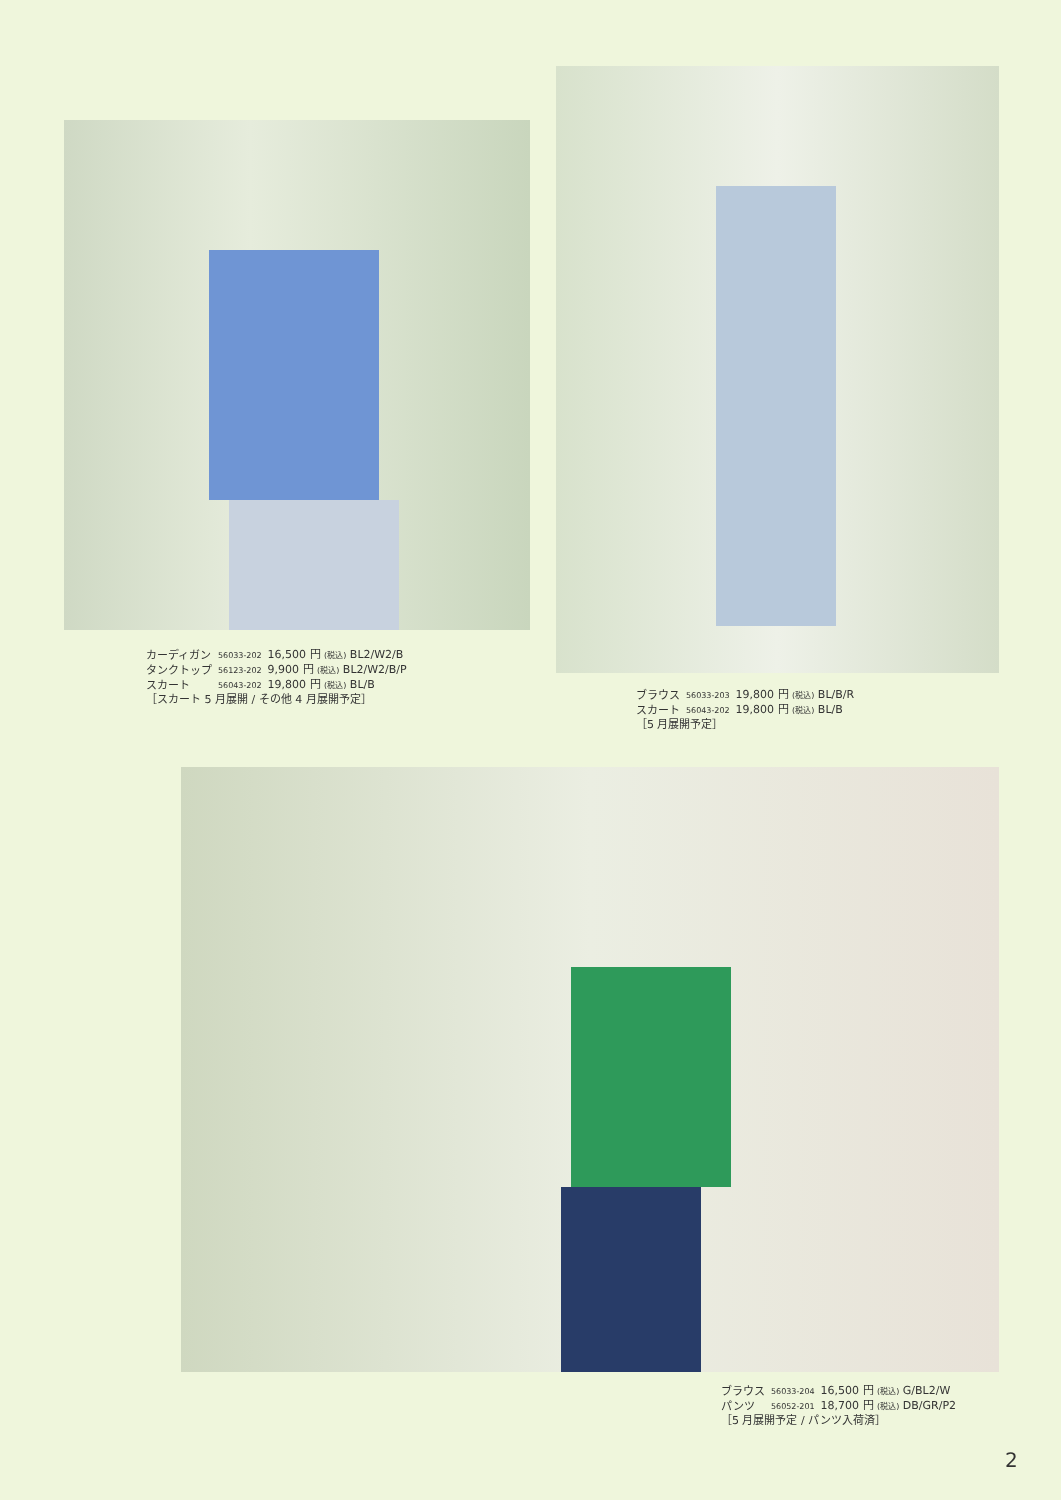| カーディガン | 56033-202 | 16,500 円 (税込) BL2/W2/B |
| タンクトップ | 56123-202 | 9,900 円 (税込) BL2/W2/B/P |
| スカート | 56043-202 | 19,800 円 (税込) BL/B |
［スカート 5 月展開 / その他 4 月展開予定］
| ブラウス | 56033-203 | 19,800 円 (税込) BL/B/R |
| スカート | 56043-202 | 19,800 円 (税込) BL/B |
［5 月展開予定］
| ブラウス | 56033-204 | 16,500 円 (税込) G/BL2/W |
| パンツ | 56052-201 | 18,700 円 (税込) DB/GR/P2 |
［5 月展開予定 / パンツ入荷済］
2